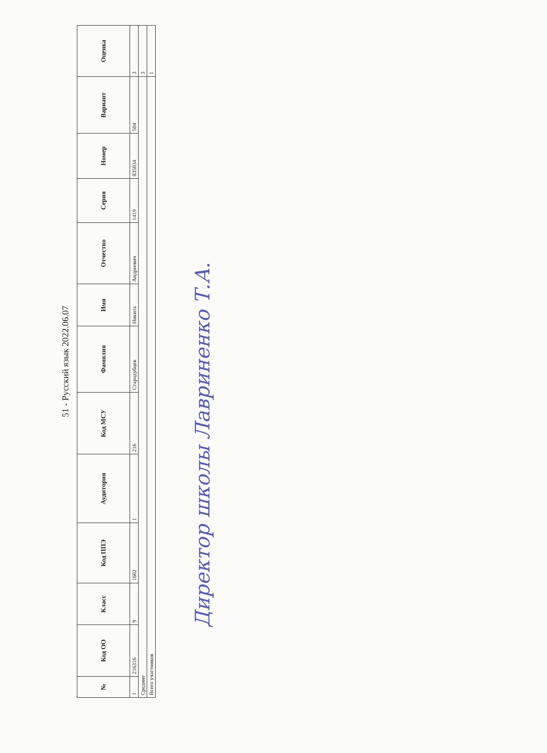51 - Русский язык 2022.06.07
| № | Код ОО | Класс | Код ППЭ | Аудитория | Код МСУ | Фамилия | Имя | Отчество | Серия | Номер | Вариант | Оценка |
| --- | --- | --- | --- | --- | --- | --- | --- | --- | --- | --- | --- | --- |
| 1 | 216316 | 9 | 1602 | 1 | 216 | Стародубцев | Никита | Андреевич | 1419 | 835034 | 504 | 3 |
| Средние | | | | | | | | | | | | 3 |
| Всего участников | | | | | | | | | | | | 1 |
Директор школы Лавриненко Т.А.